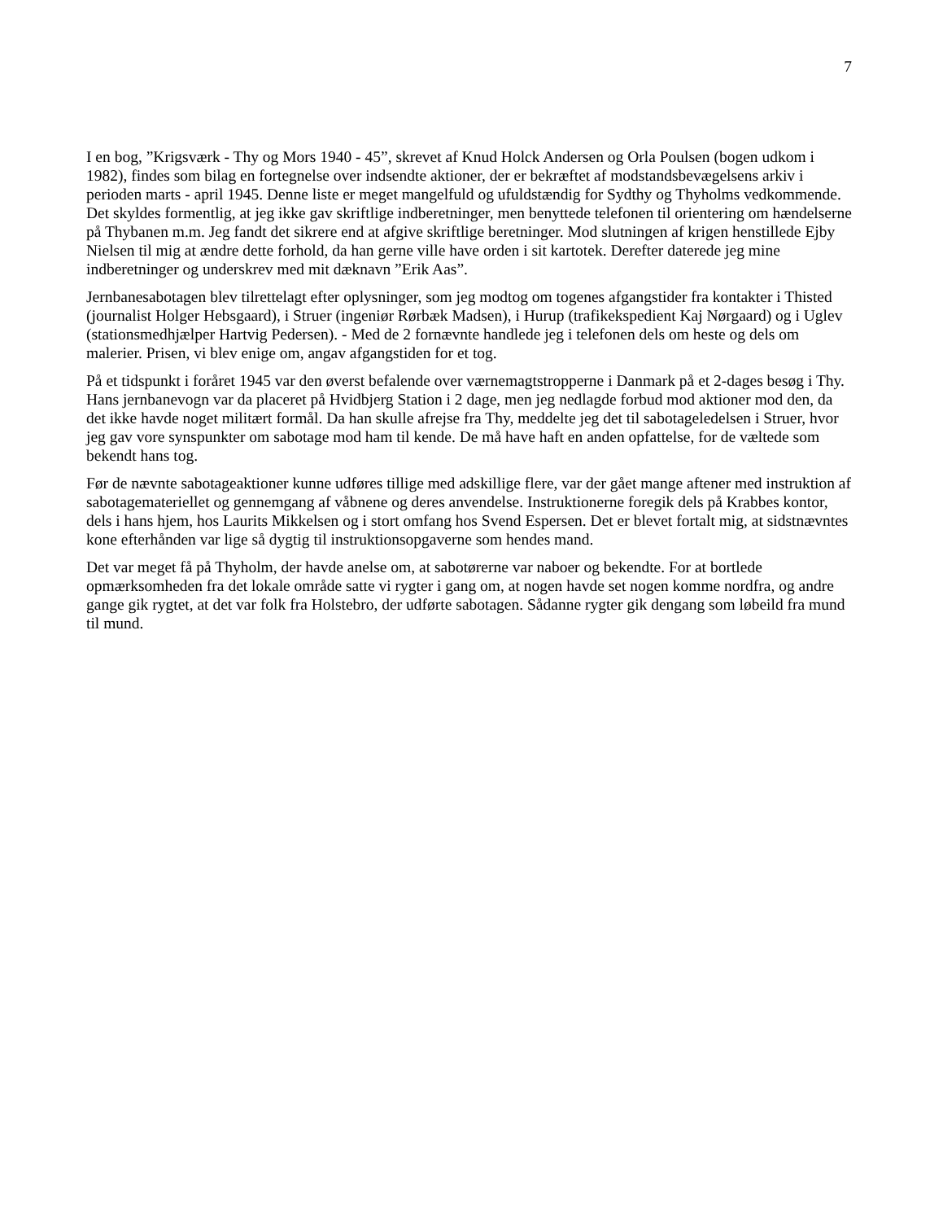7
I en bog, ”Krigsværk - Thy og Mors 1940 - 45”, skrevet af Knud Holck Andersen og Orla Poulsen (bogen udkom i 1982), findes som bilag en fortegnelse over indsendte aktioner, der er bekræftet af modstandsbevægelsens arkiv i perioden marts - april 1945. Denne liste er meget mangelfuld og ufuldstændig for Sydthy og Thyholms vedkommende. Det skyldes formentlig, at jeg ikke gav skriftlige indberetninger, men benyttede telefonen til orientering om hændelserne på Thybanen m.m. Jeg fandt det sikrere end at afgive skriftlige beretninger. Mod slutningen af krigen henstillede Ejby Nielsen til mig at ændre dette forhold, da han gerne ville have orden i sit kartotek. Derefter daterede jeg mine indberetninger og underskrev med mit dæknavn ”Erik Aas”.
Jernbanesabotagen blev tilrettelagt efter oplysninger, som jeg modtog om togenes afgangstider fra kontakter i Thisted (journalist Holger Hebsgaard), i Struer (ingeniør Rørbæk Madsen), i Hurup (trafikekspedient Kaj Nørgaard) og i Uglev (stationsmedhjælper Hartvig Pedersen). - Med de 2 fornævnte handlede jeg i telefonen dels om heste og dels om malerier. Prisen, vi blev enige om, angav afgangstiden for et tog.
På et tidspunkt i foråret 1945 var den øverst befalende over værnemagtstropperne i Danmark på et 2-dages besøg i Thy. Hans jernbanevogn var da placeret på Hvidbjerg Station i 2 dage, men jeg nedlagde forbud mod aktioner mod den, da det ikke havde noget militært formål. Da han skulle afrejse fra Thy, meddelte jeg det til sabotageledelsen i Struer, hvor jeg gav vore synspunkter om sabotage mod ham til kende. De må have haft en anden opfattelse, for de væltede som bekendt hans tog.
Før de nævnte sabotageaktioner kunne udføres tillige med adskillige flere, var der gået mange aftener med instruktion af sabotagemateriellet og gennemgang af våbnene og deres anvendelse. Instruktionerne foregik dels på Krabbes kontor, dels i hans hjem, hos Laurits Mikkelsen og i stort omfang hos Svend Espersen. Det er blevet fortalt mig, at sidstnævntes kone efterhånden var lige så dygtig til instruktionsopgaverne som hendes mand.
Det var meget få på Thyholm, der havde anelse om, at sabotørerne var naboer og bekendte. For at bortlede opmærksomheden fra det lokale område satte vi rygter i gang om, at nogen havde set nogen komme nordfra, og andre gange gik rygtet, at det var folk fra Holstebro, der udførte sabotagen. Sådanne rygter gik dengang som løbeild fra mund til mund.